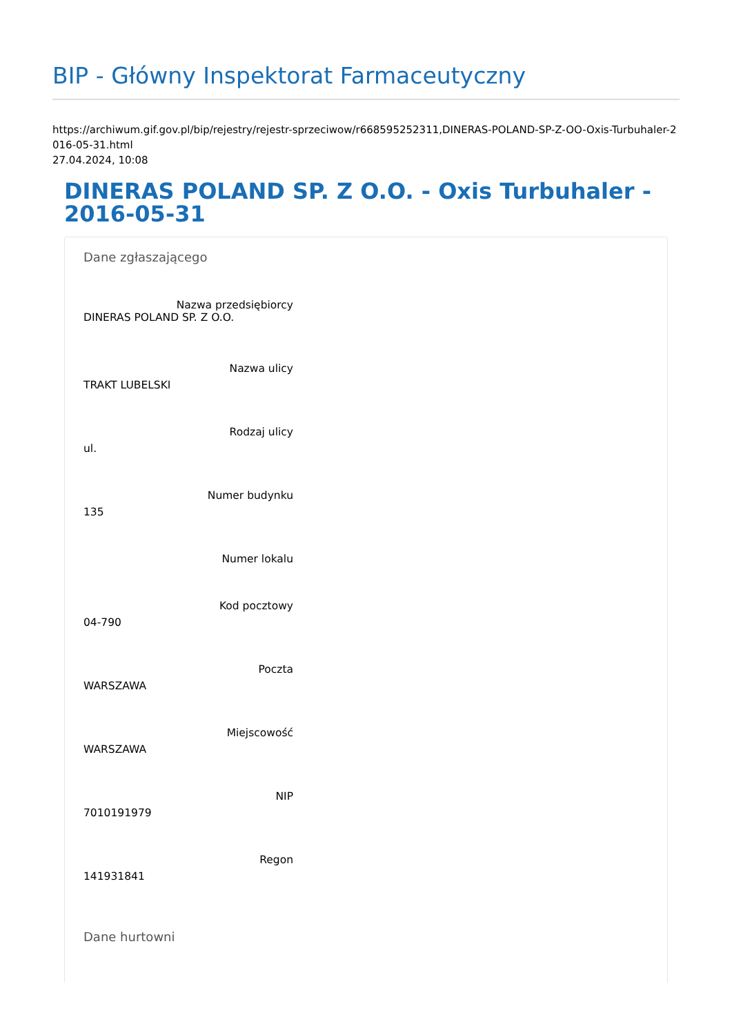BIP - Główny Inspektorat Farmaceutyczny
https://archiwum.gif.gov.pl/bip/rejestry/rejestr-sprzeciwow/r668595252311,DINERAS-POLAND-SP-Z-OO-Oxis-Turbuhaler-2016-05-31.html
27.04.2024, 10:08
DINERAS POLAND SP. Z O.O. - Oxis Turbuhaler - 2016-05-31
Dane zgłaszającego
Nazwa przedsiębiorcy
DINERAS POLAND SP. Z O.O.
Nazwa ulicy
TRAKT LUBELSKI
Rodzaj ulicy
ul.
Numer budynku
135
Numer lokalu
Kod pocztowy
04-790
Poczta
WARSZAWA
Miejscowość
WARSZAWA
NIP
7010191979
Regon
141931841
Dane hurtowni